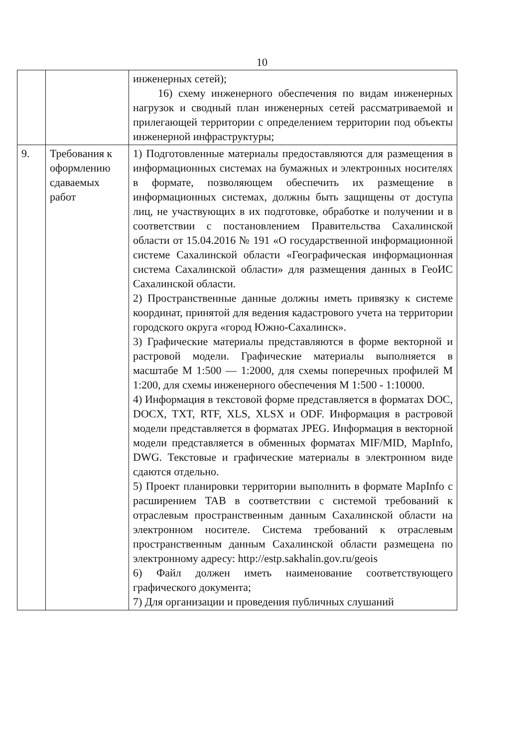10
| | | инженерных сетей); 16) схему инженерного обеспечения по видам инженерных нагрузок и сводный план инженерных сетей рассматриваемой и прилегающей территории с определением территории под объекты инженерной инфраструктуры; |
| 9. | Требования к оформлению сдаваемых работ | 1) Подготовленные материалы предоставляются для размещения в информационных системах на бумажных и электронных носителях в формате, позволяющем обеспечить их размещение в информационных системах, должны быть защищены от доступа лиц, не участвующих в их подготовке, обработке и получении и в соответствии с постановлением Правительства Сахалинской области от 15.04.2016 № 191 «О государственной информационной системе Сахалинской области «Географическая информационная система Сахалинской области» для размещения данных в ГеоИС Сахалинской области. 2) Пространственные данные должны иметь привязку к системе координат, принятой для ведения кадастрового учета на территории городского округа «город Южно-Сахалинск». 3) Графические материалы представляются в форме векторной и растровой модели. Графические материалы выполняется в масштабе М 1:500 — 1:2000, для схемы поперечных профилей М 1:200, для схемы инженерного обеспечения М 1:500 - 1:10000. 4) Информация в текстовой форме представляется в форматах DOC, DOCX, TXT, RTF, XLS, XLSX и ODF. Информация в растровой модели представляется в форматах JPEG. Информация в векторной модели представляется в обменных форматах MIF/MID, MapInfo, DWG. Текстовые и графические материалы в электронном виде сдаются отдельно. 5) Проект планировки территории выполнить в формате MapInfo с расширением TAB в соответствии с системой требований к отраслевым пространственным данным Сахалинской области на электронном носителе. Система требований к отраслевым пространственным данным Сахалинской области размещена по электронному адресу: http://estp.sakhalin.gov.ru/geois 6) Файл должен иметь наименование соответствующего графического документа; 7) Для организации и проведения публичных слушаний |